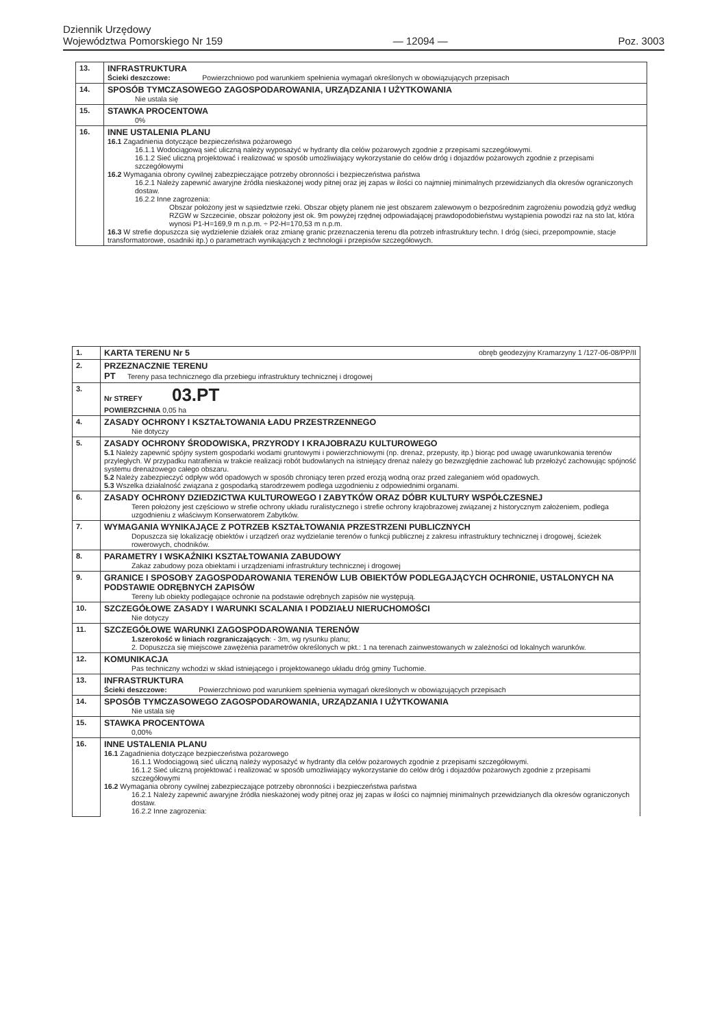Dziennik Urzędowy
Województwa Pomorskiego Nr 159
— 12094 —
Poz. 3003
| 13. | INFRASTRUKTURA Ścieki deszczowe: Powierzchniowo pod warunkiem spełnienia wymagań określonych w obowiązujących przepisach |
| 14. | SPOSÓB TYMCZASOWEGO ZAGOSPODAROWANIA, URZĄDZANIA I UŻYTKOWANIA Nie ustala się |
| 15. | STAWKA PROCENTOWA 0% |
| 16. | INNE USTALENIA PLANU 16.1 Zagadnienia dotyczące bezpieczeństwa pożarowego 16.1.1 Wodociągową sieć uliczną należy wyposażyć w hydranty dla celów pożarowych zgodnie z przepisami szczegółowymi. 16.1.2 Sieć uliczną projektować i realizować w sposób umożliwiający wykorzystanie do celów dróg i dojazdów pożarowych zgodnie z przepisami szczegółowymi 16.2 Wymagania obrony cywilnej zabezpieczające potrzeby obronności i bezpieczeństwa państwa 16.2.1 Należy zapewnić awaryjne źródła nieskażonej wody pitnej oraz jej zapas w ilości co najmniej minimalnych przewidzianych dla okresów ograniczonych dostaw. 16.2.2 Inne zagrozenia: Obszar położony jest w sąsiedztwie rzeki. Obszar objęty planem nie jest obszarem zalewowym o bezpośrednim zagrożeniu powodzią gdyż według RZGW w Szczecinie, obszar położony jest ok. 9m powyżej rzędnej odpowiadającej prawdopodobieństwu wystąpienia powodzi raz na sto lat, która wynosi P1-H=169,9 m n.p.m. ÷ P2-H=170,53 m n.p.m. 16.3 W strefie dopuszcza się wydzielenie działek oraz zmianę granic przeznaczenia terenu dla potrzeb infrastruktury techn. I dróg (sieci, przepompownie, stacje transformatorowe, osadniki itp.) o parametrach wynikających z technologii i przepisów szczegółowych. |
| 1. | KARTA TERENU Nr 5 obręb geodezyjny Kramarzyny 1 /127-06-08/PP/II |
| 2. | PRZEZNACZNIE TERENU PT Tereny pasa technicznego dla przebiegu infrastruktury technicznej i drogowej |
| 3. | Nr STREFY 03.PT POWIERZCHNIA 0,05 ha |
| 4. | ZASADY OCHRONY I KSZTAŁTOWANIA ŁADU PRZESTRZENNEGO Nie dotyczy |
| 5. | ZASADY OCHRONY ŚRODOWISKA, PRZYRODY I KRAJOBRAZU KULTUROWEGO 5.1 Należy zapewnić spójny system gospodarki wodami gruntowymi i powierzchniowymi (np. drenaż, przepusty, itp.) biorąc pod uwagę uwarunkowania terenów przyległych. W przypadku natrafienia w trakcie realizacji robót budowlanych na istniejący drenaż należy go bezwzględnie zachować lub przełożyć zachowując spójność systemu drenażowego całego obszaru. 5.2 Należy zabezpieczyć odpływ wód opadowych w sposób chroniący teren przed erozją wodną oraz przed zaleganiem wód opadowych. 5.3 Wszelka działalność związana z gospodarką starodrzewem podlega uzgodnieniu z odpowiednimi organami. |
| 6. | ZASADY OCHRONY DZIEDZICTWA KULTUROWEGO I ZABYTKÓW ORAZ DÓBR KULTURY WSPÓŁCZESNEJ Teren położony jest częściowo w strefie ochrony układu ruralistycznego i strefie ochrony krajobrazowej związanej z historycznym założeniem, podlega uzgodnieniu z właściwym Konserwatorem Zabytków. |
| 7. | WYMAGANIA WYNIKAJĄCE Z POTRZEB KSZTAŁTOWANIA PRZESTRZENI PUBLICZNYCH Dopuszcza się lokalizację obiektów i urządzeń oraz wydzielanie terenów o funkcji publicznej z zakresu infrastruktury technicznej i drogowej, ścieżek rowerowych, chodników. |
| 8. | PARAMETRY I WSKAŹNIKI KSZTAŁTOWANIA ZABUDOWY Zakaz zabudowy poza obiektami i urządzeniami infrastruktury technicznej i drogowej |
| 9. | GRANICE I SPOSOBY ZAGOSPODAROWANIA TERENÓW LUB OBIEKTÓW PODLEGAJĄCYCH OCHRONIE, USTALONYCH NA PODSTAWIE ODRĘBNYCH ZAPISÓW Tereny lub obiekty podlegające ochronie na podstawie odrębnych zapisów nie występują. |
| 10. | SZCZEGÓŁOWE ZASADY I WARUNKI SCALANIA I PODZIAŁU NIERUCHOMOŚCI Nie dotyczy |
| 11. | SZCZEGÓŁOWE WARUNKI ZAGOSPODAROWANIA TERENÓW 1.szerokość w liniach rozgraniczających : - 3m, wg rysunku planu; 2. Dopuszcza się miejscowe zawężenia parametrów określonych w pkt.: 1 na terenach zainwestowanych w zależności od lokalnych warunków. |
| 12. | KOMUNIKACJA Pas techniczny wchodzi w skład istniejącego i projektowanego układu dróg gminy Tuchomie. |
| 13. | INFRASTRUKTURA Ścieki deszczowe: Powierzchniowo pod warunkiem spełnienia wymagań określonych w obowiązujących przepisach |
| 14. | SPOSÓB TYMCZASOWEGO ZAGOSPODAROWANIA, URZĄDZANIA I UŻYTKOWANIA Nie ustala się |
| 15. | STAWKA PROCENTOWA 0,00% |
| 16. | INNE USTALENIA PLANU 16.1 Zagadnienia dotyczące bezpieczeństwa pożarowego 16.1.1 Wodociągową sieć uliczną należy wyposażyć w hydranty dla celów pożarowych zgodnie z przepisami szczegółowymi. 16.1.2 Sieć uliczną projektować i realizować w sposób umożliwiający wykorzystanie do celów dróg i dojazdów pożarowych zgodnie z przepisami szczegółowymi 16.2 Wymagania obrony cywilnej zabezpieczające potrzeby obronności i bezpieczeństwa państwa 16.2.1 Należy zapewnić awaryjne źródła nieskażonej wody pitnej oraz jej zapas w ilości co najmniej minimalnych przewidzianych dla okresów ograniczonych dostaw. 16.2.2 Inne zagrozenia: |